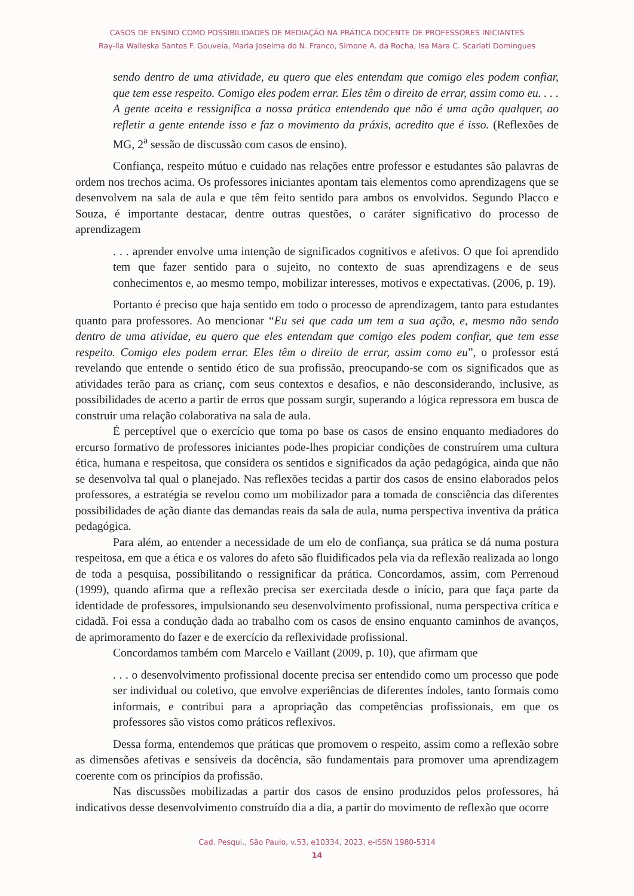CASOS DE ENSINO COMO POSSIBILIDADES DE MEDIAÇÃO NA PRÁTICA DOCENTE DE PROFESSORES INICIANTES
Ray-lla Walleska Santos F. Gouveia, Maria Joselma do N. Franco, Simone A. da Rocha, Isa Mara C. Scarlati Domingues
sendo dentro de uma atividade, eu quero que eles entendam que comigo eles podem confiar, que tem esse respeito. Comigo eles podem errar. Eles têm o direito de errar, assim como eu. . . . A gente aceita e ressignifica a nossa prática entendendo que não é uma ação qualquer, ao refletir a gente entende isso e faz o movimento da práxis, acredito que é isso. (Reflexões de MG, 2<sup>a</sup> sessão de discussão com casos de ensino).
Confiança, respeito mútuo e cuidado nas relações entre professor e estudantes são palavras de ordem nos trechos acima. Os professores iniciantes apontam tais elementos como aprendizagens que se desenvolvem na sala de aula e que têm feito sentido para ambos os envolvidos. Segundo Placco e Souza, é importante destacar, dentre outras questões, o caráter significativo do processo de aprendizagem
. . . aprender envolve uma intenção de significados cognitivos e afetivos. O que foi aprendido tem que fazer sentido para o sujeito, no contexto de suas aprendizagens e de seus conhecimentos e, ao mesmo tempo, mobilizar interesses, motivos e expectativas. (2006, p. 19).
Portanto é preciso que haja sentido em todo o processo de aprendizagem, tanto para estudantes quanto para professores. Ao mencionar “Eu sei que cada um tem a sua ação, e, mesmo não sendo dentro de uma atividae, eu quero que eles entendam que comigo eles podem confiar, que tem esse respeito. Comigo eles podem errar. Eles têm o direito de errar, assim como eu”, o professor está revelando que entende o sentido ético de sua profissão, preocupando-se com os significados que as atividades terão para as crianç, com seus contextos e desafios, e não desconsiderando, inclusive, as possibilidades de acerto a partir de erros que possam surgir, superando a lógica repressora em busca de construir uma relação colaborativa na sala de aula.
É perceptível que o exercício que toma po base os casos de ensino enquanto mediadores do ercurso formativo de professores iniciantes pode-lhes propiciar condições de construírem uma cultura ética, humana e respeitosa, que considera os sentidos e significados da ação pedagógica, ainda que não se desenvolva tal qual o planejado. Nas reflexões tecidas a partir dos casos de ensino elaborados pelos professores, a estratégia se revelou como um mobilizador para a tomada de consciência das diferentes possibilidades de ação diante das demandas reais da sala de aula, numa perspectiva inventiva da prática pedagógica.
Para além, ao entender a necessidade de um elo de confiança, sua prática se dá numa postura respeitosa, em que a ética e os valores do afeto são fluidificados pela via da reflexão realizada ao longo de toda a pesquisa, possibilitando o ressignificar da prática. Concordamos, assim, com Perrenoud (1999), quando afirma que a reflexão precisa ser exercitada desde o início, para que faça parte da identidade de professores, impulsionando seu desenvolvimento profissional, numa perspectiva crítica e cidadã. Foi essa a condução dada ao trabalho com os casos de ensino enquanto caminhos de avanços, de aprimoramento do fazer e de exercício da reflexividade profissional.
Concordamos também com Marcelo e Vaillant (2009, p. 10), que afirmam que
. . . o desenvolvimento profissional docente precisa ser entendido como um processo que pode ser individual ou coletivo, que envolve experiências de diferentes índoles, tanto formais como informais, e contribui para a apropriação das competências profissionais, em que os professores são vistos como práticos reflexivos.
Dessa forma, entendemos que práticas que promovem o respeito, assim como a reflexão sobre as dimensões afetivas e sensíveis da docência, são fundamentais para promover uma aprendizagem coerente com os princípios da profissão.
Nas discussões mobilizadas a partir dos casos de ensino produzidos pelos professores, há indicativos desse desenvolvimento construído dia a dia, a partir do movimento de reflexão que ocorre
Cad. Pesqui., São Paulo, v.53, e10334, 2023, e-ISSN 1980-5314
14